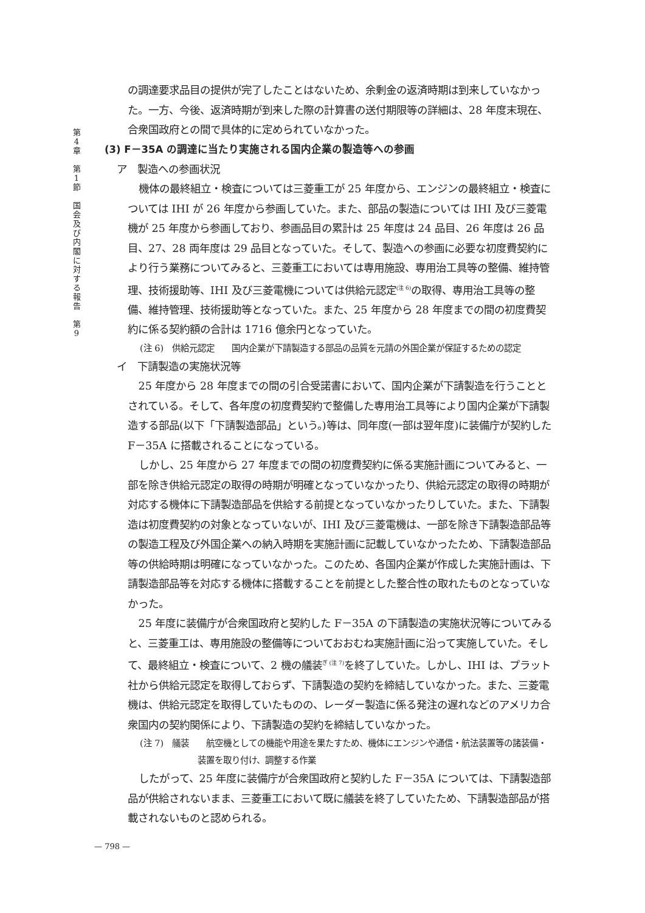第
4
章
第
1
節
国
会
及
び
内
閣
に
対
す
る
報
告
第
9
の調達要求品目の提供が完了したことはないため、余剰金の返済時期は到来していなかった。一方、今後、返済時期が到来した際の計算書の送付期限等の詳細は、28 年度末現在、合衆国政府との間で具体的に定められていなかった。
(3) F－35A の調達に当たり実施される国内企業の製造等への参画
ア　製造への参画状況
機体の最終組立・検査については三菱重工が 25 年度から、エンジンの最終組立・検査については IHI が 26 年度から参画していた。また、部品の製造については IHI 及び三菱電機が 25 年度から参画しており、参画品目の累計は 25 年度は 24 品目、26 年度は 26 品目、27、28 両年度は 29 品目となっていた。そして、製造への参画に必要な初度費契約により行う業務についてみると、三菱重工においては専用施設、専用治工具等の整備、維持管理、技術援助等、IHI 及び三菱電機については供給元認定<sup>(注 6)</sup>の取得、専用治工具等の整備、維持管理、技術援助等となっていた。また、25 年度から 28 年度までの間の初度費契約に係る契約額の合計は 1716 億余円となっていた。
(注 6)　供給元認定　　国内企業が下請製造する部品の品質を元請の外国企業が保証するための認定
イ　下請製造の実施状況等
25 年度から 28 年度までの間の引合受諾書において、国内企業が下請製造を行うこととされている。そして、各年度の初度費契約で整備した専用治工具等により国内企業が下請製造する部品(以下「下請製造部品」という。)等は、同年度(一部は翌年度)に装備庁が契約した F－35A に搭載されることになっている。
しかし、25 年度から 27 年度までの間の初度費契約に係る実施計画についてみると、一部を除き供給元認定の取得の時期が明確となっていなかったり、供給元認定の取得の時期が対応する機体に下請製造部品を供給する前提となっていなかったりしていた。また、下請製造は初度費契約の対象となっていないが、IHI 及び三菱電機は、一部を除き下請製造部品等の製造工程及び外国企業への納入時期を実施計画に記載していなかったため、下請製造部品等の供給時期は明確になっていなかった。このため、各国内企業が作成した実施計画は、下請製造部品等を対応する機体に搭載することを前提とした整合性の取れたものとなっていなかった。
25 年度に装備庁が合衆国政府と契約した F－35A の下請製造の実施状況等についてみると、三菱重工は、専用施設の整備等についておおむね実施計画に沿って実施していた。そして、最終組立・検査について、2 機の艤装<sup>ぎ (注 7)</sup>を終了していた。しかし、IHI は、プラット社から供給元認定を取得しておらず、下請製造の契約を締結していなかった。また、三菱電機は、供給元認定を取得していたものの、レーダー製造に係る発注の遅れなどのアメリカ合衆国内の契約関係により、下請製造の契約を締結していなかった。
(注 7)　艤装　　航空機としての機能や用途を果たすため、機体にエンジンや通信・航法装置等の諸装備・装置を取り付け、調整する作業
したがって、25 年度に装備庁が合衆国政府と契約した F－35A については、下請製造部品が供給されないまま、三菱重工において既に艤装を終了していたため、下請製造部品が搭載されないものと認められる。
— 798 —